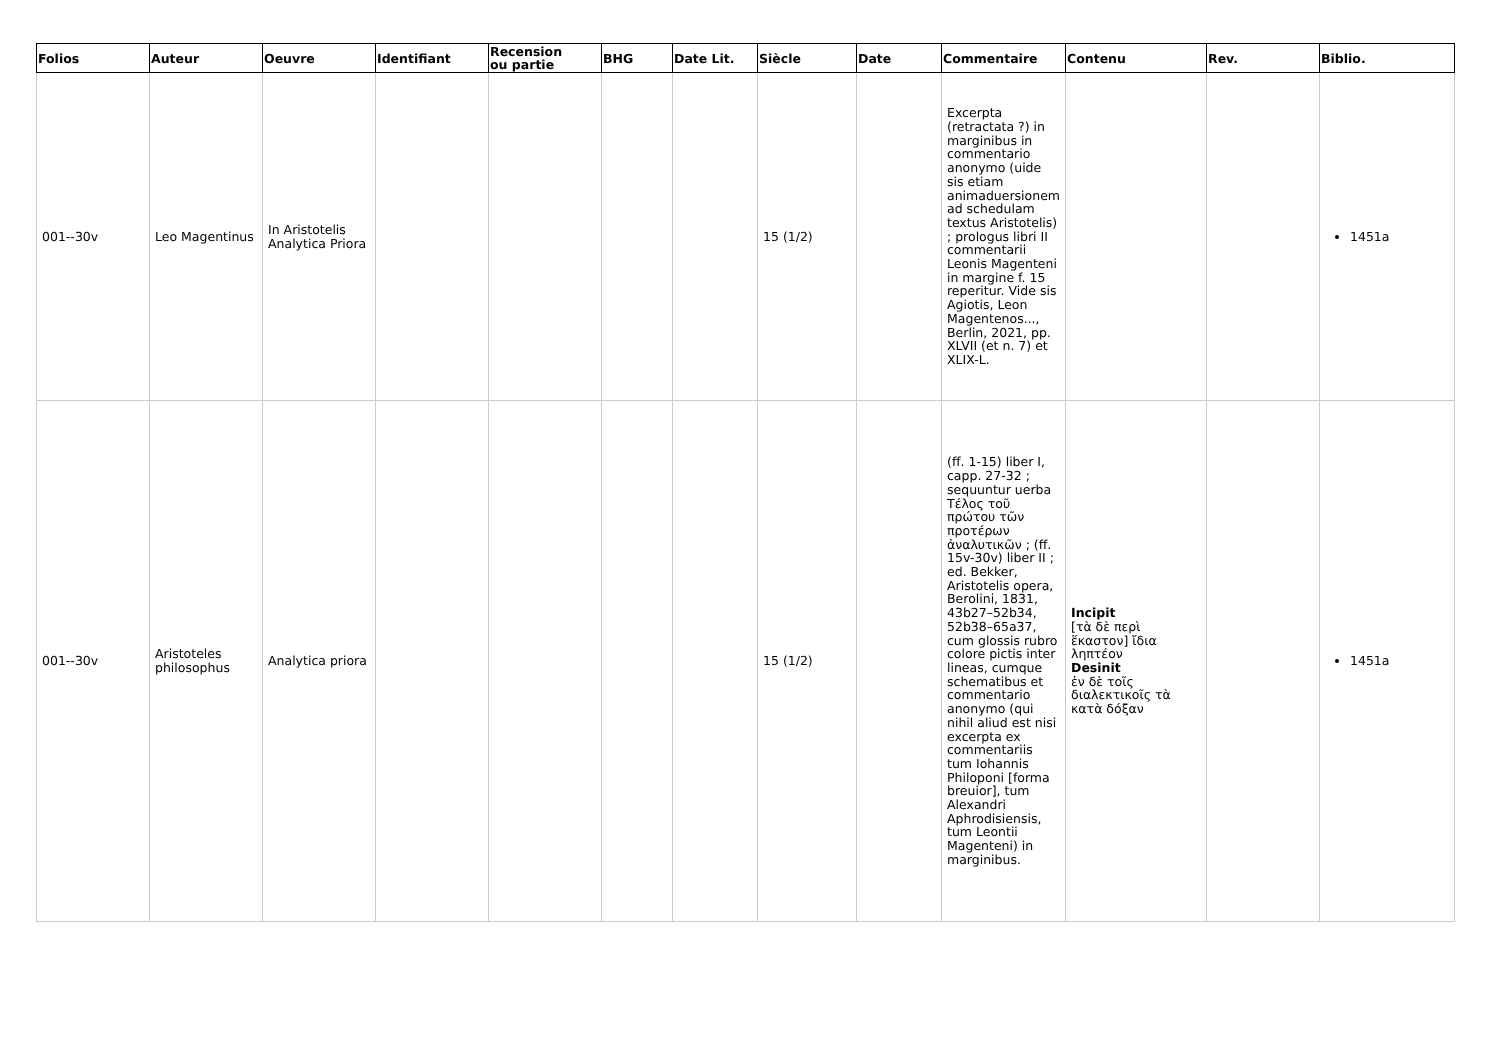| Folios | Auteur | Oeuvre | Identifiant | Recension ou partie | BHG | Date Lit. | Siècle | Date | Commentaire | Contenu | Rev. | Biblio. |
| --- | --- | --- | --- | --- | --- | --- | --- | --- | --- | --- | --- | --- |
| 001--30v | Leo Magentinus | In Aristotelis Analytica Priora | | | | | 15 (1/2) | | Excerpta (retractata ?) in marginibus in commentario anonymo (uide sis etiam animaduersionem ad schedulam textus Aristotelis) ; prologus libri II commentarii Leonis Magenteni in margine f. 15 reperitur. Vide sis Agiotis, Leon Magentenos..., Berlin, 2021, pp. XLVII (et n. 7) et XLIX-L. | | | 1451a |
| 001--30v | Aristoteles philosophus | Analytica priora | | | | | 15 (1/2) | | (ff. 1-15) liber I, capp. 27-32 ; sequuntur uerba Τέλος τοῦ πρώτου τῶν προτέρων ἀναλυτικῶν ; (ff. 15v-30v) liber II ; ed. Bekker, Aristotelis opera, Berolini, 1831, 43b27–52b34, 52b38–65a37, cum glossis rubro colore pictis inter lineas, cumque schematibus et commentario anonymo (qui nihil aliud est nisi excerpta ex commentariis tum Iohannis Philoponi [forma breuior], tum Alexandri Aphrodisiensis, tum Leontii Magenteni) in marginibus. | Incipit [τὰ δὲ περὶ ἕκαστον] ἴδια ληπτέον Desinit ἐν δὲ τοῖς διαλεκτικοῖς τὰ κατὰ δόξαν | | 1451a |